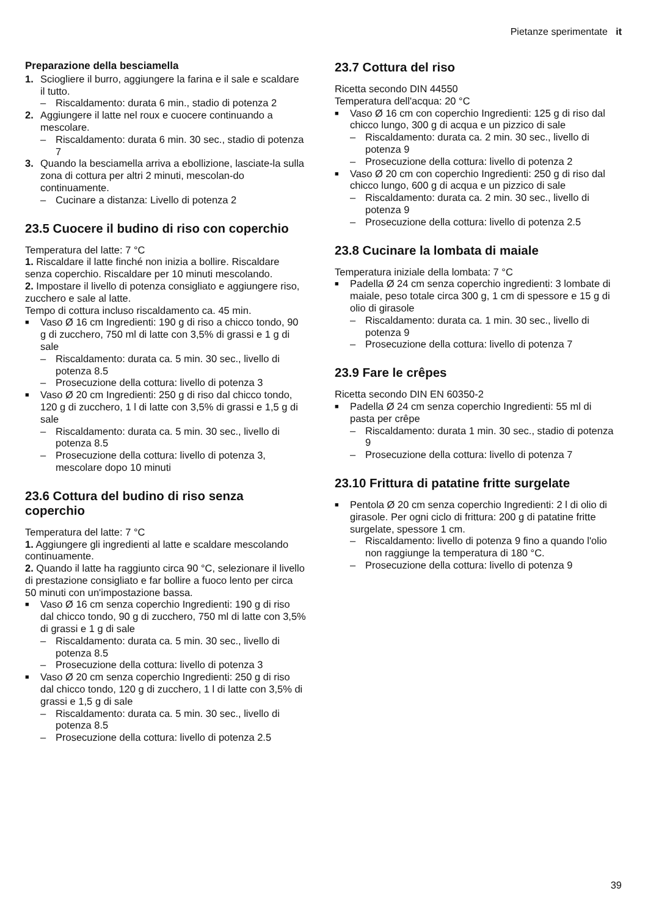Pietanze sperimentate it
Preparazione della besciamella
1. Sciogliere il burro, aggiungere la farina e il sale e scaldare il tutto.
– Riscaldamento: durata 6 min., stadio di potenza 2
2. Aggiungere il latte nel roux e cuocere continuando a mescolare.
– Riscaldamento: durata 6 min. 30 sec., stadio di potenza 7
3. Quando la besciamella arriva a ebollizione, lasciate-la sulla zona di cottura per altri 2 minuti, mescolan-do continuamente.
– Cucinare a distanza: Livello di potenza 2
23.5 Cuocere il budino di riso con coperchio
Temperatura del latte: 7 °C
1. Riscaldare il latte finché non inizia a bollire. Riscaldare senza coperchio. Riscaldare per 10 minuti mescolando.
2. Impostare il livello di potenza consigliato e aggiungere riso, zucchero e sale al latte.
Tempo di cottura incluso riscaldamento ca. 45 min.
■ Vaso Ø 16 cm Ingredienti: 190 g di riso a chicco tondo, 90 g di zucchero, 750 ml di latte con 3,5% di grassi e 1 g di sale
– Riscaldamento: durata ca. 5 min. 30 sec., livello di potenza 8.5
– Prosecuzione della cottura: livello di potenza 3
■ Vaso Ø 20 cm Ingredienti: 250 g di riso dal chicco tondo, 120 g di zucchero, 1 l di latte con 3,5% di grassi e 1,5 g di sale
– Riscaldamento: durata ca. 5 min. 30 sec., livello di potenza 8.5
– Prosecuzione della cottura: livello di potenza 3, mescolare dopo 10 minuti
23.6 Cottura del budino di riso senza coperchio
Temperatura del latte: 7 °C
1. Aggiungere gli ingredienti al latte e scaldare mescolando continuamente.
2. Quando il latte ha raggiunto circa 90 °C, selezionare il livello di prestazione consigliato e far bollire a fuoco lento per circa 50 minuti con un'impostazione bassa.
■ Vaso Ø 16 cm senza coperchio Ingredienti: 190 g di riso dal chicco tondo, 90 g di zucchero, 750 ml di latte con 3,5% di grassi e 1 g di sale
– Riscaldamento: durata ca. 5 min. 30 sec., livello di potenza 8.5
– Prosecuzione della cottura: livello di potenza 3
■ Vaso Ø 20 cm senza coperchio Ingredienti: 250 g di riso dal chicco tondo, 120 g di zucchero, 1 l di latte con 3,5% di grassi e 1,5 g di sale
– Riscaldamento: durata ca. 5 min. 30 sec., livello di potenza 8.5
– Prosecuzione della cottura: livello di potenza 2.5
23.7 Cottura del riso
Ricetta secondo DIN 44550
Temperatura dell'acqua: 20 °C
■ Vaso Ø 16 cm con coperchio Ingredienti: 125 g di riso dal chicco lungo, 300 g di acqua e un pizzico di sale
– Riscaldamento: durata ca. 2 min. 30 sec., livello di potenza 9
– Prosecuzione della cottura: livello di potenza 2
■ Vaso Ø 20 cm con coperchio Ingredienti: 250 g di riso dal chicco lungo, 600 g di acqua e un pizzico di sale
– Riscaldamento: durata ca. 2 min. 30 sec., livello di potenza 9
– Prosecuzione della cottura: livello di potenza 2.5
23.8 Cucinare la lombata di maiale
Temperatura iniziale della lombata: 7 °C
■ Padella Ø 24 cm senza coperchio ingredienti: 3 lombate di maiale, peso totale circa 300 g, 1 cm di spessore e 15 g di olio di girasole
– Riscaldamento: durata ca. 1 min. 30 sec., livello di potenza 9
– Prosecuzione della cottura: livello di potenza 7
23.9 Fare le crêpes
Ricetta secondo DIN EN 60350-2
■ Padella Ø 24 cm senza coperchio Ingredienti: 55 ml di pasta per crêpe
– Riscaldamento: durata 1 min. 30 sec., stadio di potenza 9
– Prosecuzione della cottura: livello di potenza 7
23.10 Frittura di patatine fritte surgelate
■ Pentola Ø 20 cm senza coperchio Ingredienti: 2 l di olio di girasole. Per ogni ciclo di frittura: 200 g di patatine fritte surgelate, spessore 1 cm.
– Riscaldamento: livello di potenza 9 fino a quando l'olio non raggiunge la temperatura di 180 °C.
– Prosecuzione della cottura: livello di potenza 9
39